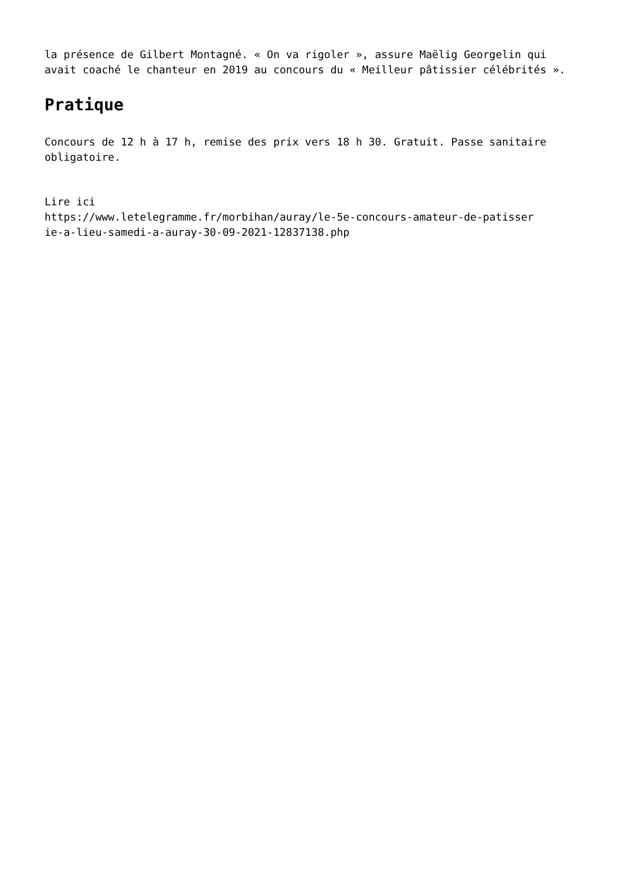la présence de Gilbert Montagné. « On va rigoler », assure Maëlig Georgelin qui avait coaché le chanteur en 2019 au concours du « Meilleur pâtissier célébrités ».
Pratique
Concours de 12 h à 17 h, remise des prix vers 18 h 30. Gratuit. Passe sanitaire obligatoire.
Lire ici
https://www.letelegramme.fr/morbihan/auray/le-5e-concours-amateur-de-patisser
ie-a-lieu-samedi-a-auray-30-09-2021-12837138.php